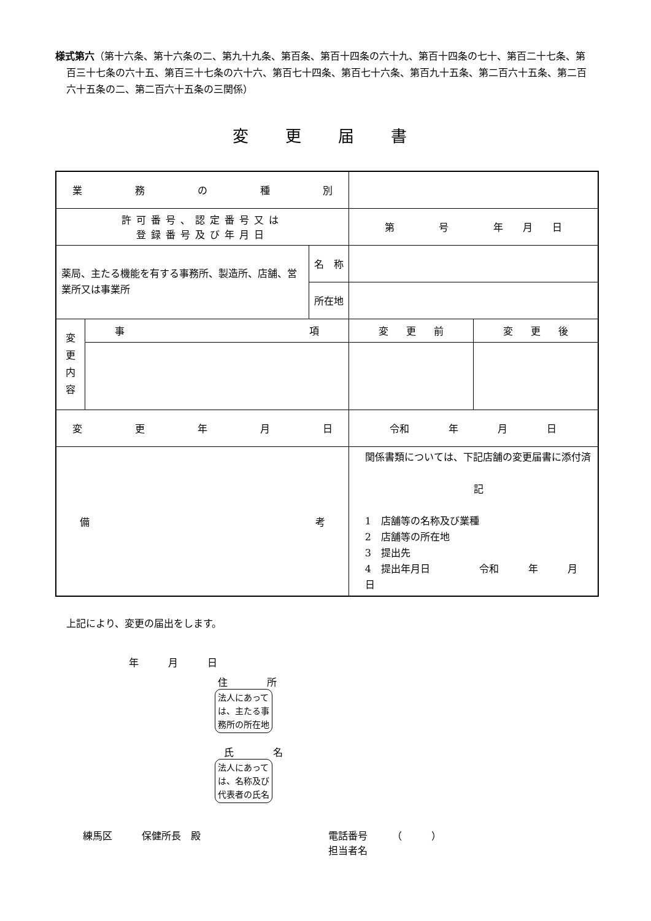様式第六（第十六条、第十六条の二、第九十九条、第百条、第百十四条の六十九、第百十四条の七十、第百二十七条、第百三十七条の六十五、第百三十七条の六十六、第百七十四条、第百七十六条、第百九十五条、第二百六十五条、第二百六十五条の二、第二百六十五条の三関係）
変更届書
| 業 務 の 種 別 | | | | |
| 許可番号、認定番号又は 登録番号及び年月日 | | | 第 号 年 月 日 | |
| 薬局、主たる機能を有する事務所、製造所、店舗、営業所又は事業所 | | 名 称 | | |
| | | 所 在 地 | | |
| 変 更 内 容 | 事 項 | | 変 更 前 | 変 更 後 |
| 変 更 年 月 日 | | | 令和 年 月 日 | |
| 備 考 | | | 関係書類については、下記店舗の変更届書に添付済 記 1 店舗等の名称及び業種 2 店舗等の所在地 3 提出先 4 提出年月日 令和 年 月 日 | |
上記により、変更の届出をします。
年　　　月　　　日
住　　　　所
法人にあっては、主たる事務所の所在地
氏　　　　名
法人にあっては、名称及び代表者の氏名
練馬区　　　保健所長　殿 電話番号　　　（　　　）
担当者名